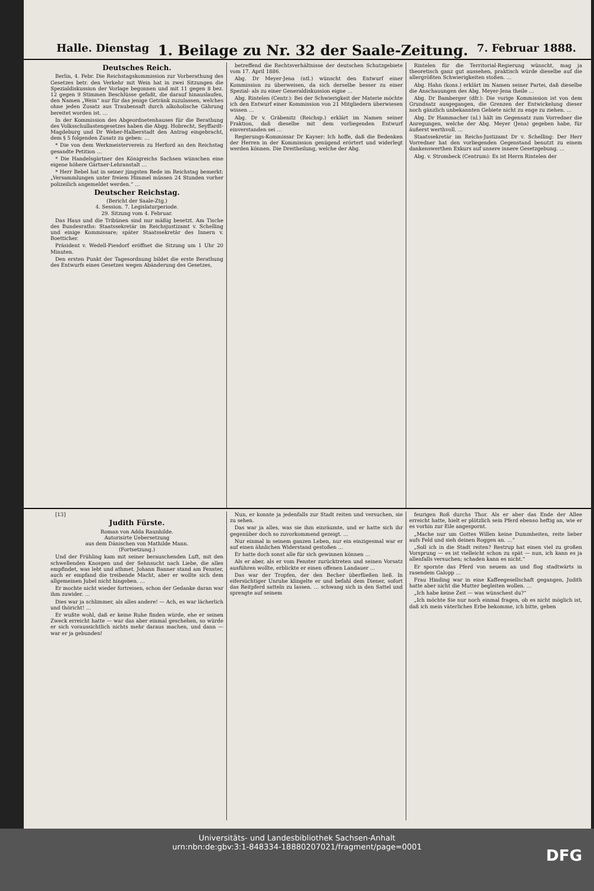Halle. Dienstag 1. Beilage zu Nr. 32 der Saale-Zeitung. 7. Februar 1888.
Deutsches Reich.
Berlin, 4. Febr. Die Reichstagskommission zur Vorberathung des Gesetzes betr. den Verkehr mit Wein hat in zwei Sitzungen die Spezialdiskussion der Vorlage begonnen und mit 11 gegen 8 bez. 12 gegen 9 Stimmen Beschlüsse gefaßt, die darauf hinauslaufen, den Namen „Wein“ nur für das jenige Getränk zuzulassen, welches ohne jeden Zusatz aus Traubensaft durch alkoholische Gährung bereitet worden ist. …
In der Kommission des Abgeordnetenhauses für die Berathung des Volksschullastengesetzes haben die Abgg. Hobrecht, Seyffardt-Magdeburg und Dr Weber-Halberstadt den Antrag eingebracht, dem § 5 folgenden Zusatz zu geben: …
* Die von dem Werkmeisterverein zu Herford an den Reichstag gesandte Petition …
* Die Handelsgärtner des Königreichs Sachsen wünschen eine eigene höhere Gärtner-Lehranstalt …
* Herr Bebel hat in seiner jüngsten Rede im Reichstag bemerkt: „Versammlungen unter freiem Himmel müssen 24 Stunden vorher polizeilich angemeldet werden.“ …
Deutscher Reichstag.
(Bericht der Saale-Ztg.)
4. Session. 7. Legislaturperiode.
29. Sitzung vom 4. Februar.
Das Haus und die Tribünen sind nur mäßig besetzt. Am Tische des Bundesraths: Staatssekretär im Reichsjustizamt v. Schelling und einige Kommissare; später Staatssekretär des Innern v. Boetticher.
Präsident v. Wedell-Piesdorf eröffnet die Sitzung um 1 Uhr 20 Minuten.
Den ersten Punkt der Tagesordnung bildet die erste Berathung des Entwurfs eines Gesetzes wegen Abänderung des Gesetzes,
betreffend die Rechtsverhältnisse der deutschen Schutzgebiete vom 17. April 1886.
Abg. Dr Meyer-Jena (ntl.) wünscht den Entwurf einer Kommission zu überweisen, da sich derselbe besser zu einer Spezial- als zu einer Generaldiskussion eigne …
Abg. Rintelen (Centr.): Bei der Schwierigkeit der Materie möchte ich den Entwurf einer Kommission von 21 Mitgliedern überwiesen wissen …
Abg. Dr v. Gräbenitz (Reichsp.) erklärt im Namen seiner Fraktion, daß dieselbe mit dem vorliegenden Entwurf einverstanden sei …
Regierungs-Kommissar Dr Kayser: Ich hoffe, daß die Bedenken der Herren in der Kommission genügend erörtert und widerlegt werden können. Die Dreitheilung, welche der Abg.
Rintelen für die Territorial-Regierung wünscht, mag ja theoretisch ganz gut aussehen, praktisch würde dieselbe auf die allergrößten Schwierigkeiten stoßen. …
Abg. Hahn (kons.) erklärt im Namen seiner Partei, daß dieselbe die Anschauungen des Abg. Meyer-Jena theile …
Abg. Dr Bamberger (dfr.): Die vorige Kommission ist von dem Grundsatz ausgegangen, die Grenzen der Entwickelung dieser noch gänzlich unbekannten Gebiete nicht zu enge zu ziehen. …
Abg. Dr Hammacher (nl.) hält im Gegensatz zum Vorredner die Anregungen, welche der Abg. Meyer (Jena) gegeben habe, für äußerst werthvoll. …
Staatssekretär im Reichs-Justizamt Dr v. Schelling: Der Herr Vorredner hat den vorliegenden Gegenstand benutzt zu einem dankenswerthen Exkurs auf unsere innere Gesetzgebung. …
Abg. v. Strombeck (Centrum): Es ist Herrn Rintelen der
[13]
Judith Fürste.
Roman von Adda Raunhilde.
Autorisirte Uebersetzung
aus dem Dänischen von Mathilde Mann.
(Fortsetzung.)
Und der Frühling kam mit seiner berauschenden Luft, mit den schwellenden Knospen und der Sehnsucht nach Liebe, die alles empfindet, was lebt und athmet. Johann Banner stand am Fenster, auch er empfand die treibende Macht, aber er wollte sich dem allgemeinen Jubel nicht hingeben. …
Er mochte nicht wieder fortreisen, schon der Gedanke daran war ihm zuwider. …
Dies war ja schlimmer, als alles andere! — Ach, es war lächerlich und thöricht! …
Er wußte wohl, daß er keine Ruhe finden würde, ehe er seinen Zweck erreicht hatte — war das aber einmal geschehen, so würde er sich voraussichtlich nichts mehr daraus machen, und dann — war er ja gebunden!
Nun, er konnte ja jedenfalls zur Stadt reiten und versuchen, sie zu sehen.
Das war ja alles, was sie ihm einräumte, und er hatte sich ihr gegenüber doch so zuvorkommend gezeigt. …
Nur einmal in seinem ganzen Leben, nur ein einzigesmal war er auf einen ähnlichen Widerstand gestoßen …
Er hatte doch sonst alle für sich gewinnen können …
Als er aber, als er vom Fenster zurücktreten und seinen Vorsatz ausführen wollte, erblickte er einen offenen Landauer …
Das war der Tropfen, der den Becher überfließen ließ. In eifersüchtiger Unruhe klingelte er und befahl dem Diener, sofort das Reitpferd satteln zu lassen. … schwang sich in den Sattel und sprengte auf seinem
feurigen Roß durchs Thor. Als er aber das Ende der Allee erreicht hatte, hielt er plötzlich sein Pferd ebenso heftig an, wie er es vorhin zur Eile angespornt.
„Mache nur um Gottes Willen keine Dummheiten, reite lieber aufs Feld und sieh deinen Roggen an. …“
„Soll ich in die Stadt reiten? Restrup hat einen viel zu großen Vorsprung — es ist vielleicht schon zu spät — nun, ich kann es ja allenfalls versuchen; schaden kann es nicht.“
Er spornte das Pferd von neuem an und flog stadtwärts in rasendem Galopp …
Frau Hinding war in eine Kaffeegesellschaft gegangen, Judith hatte aber nicht die Mutter begleiten wollen. …
„Ich habe keine Zeit — was wünschest du?“
„Ich möchte Sie nur noch einmal fragen, ob es nicht möglich ist, daß ich mein väterliches Erbe bekomme, ich bitte, geben
Universitäts- und Landesbibliothek Sachsen-Anhalt
urn:nbn:de:gbv:3:1-848334-18880207021/fragment/page=0001
DFG